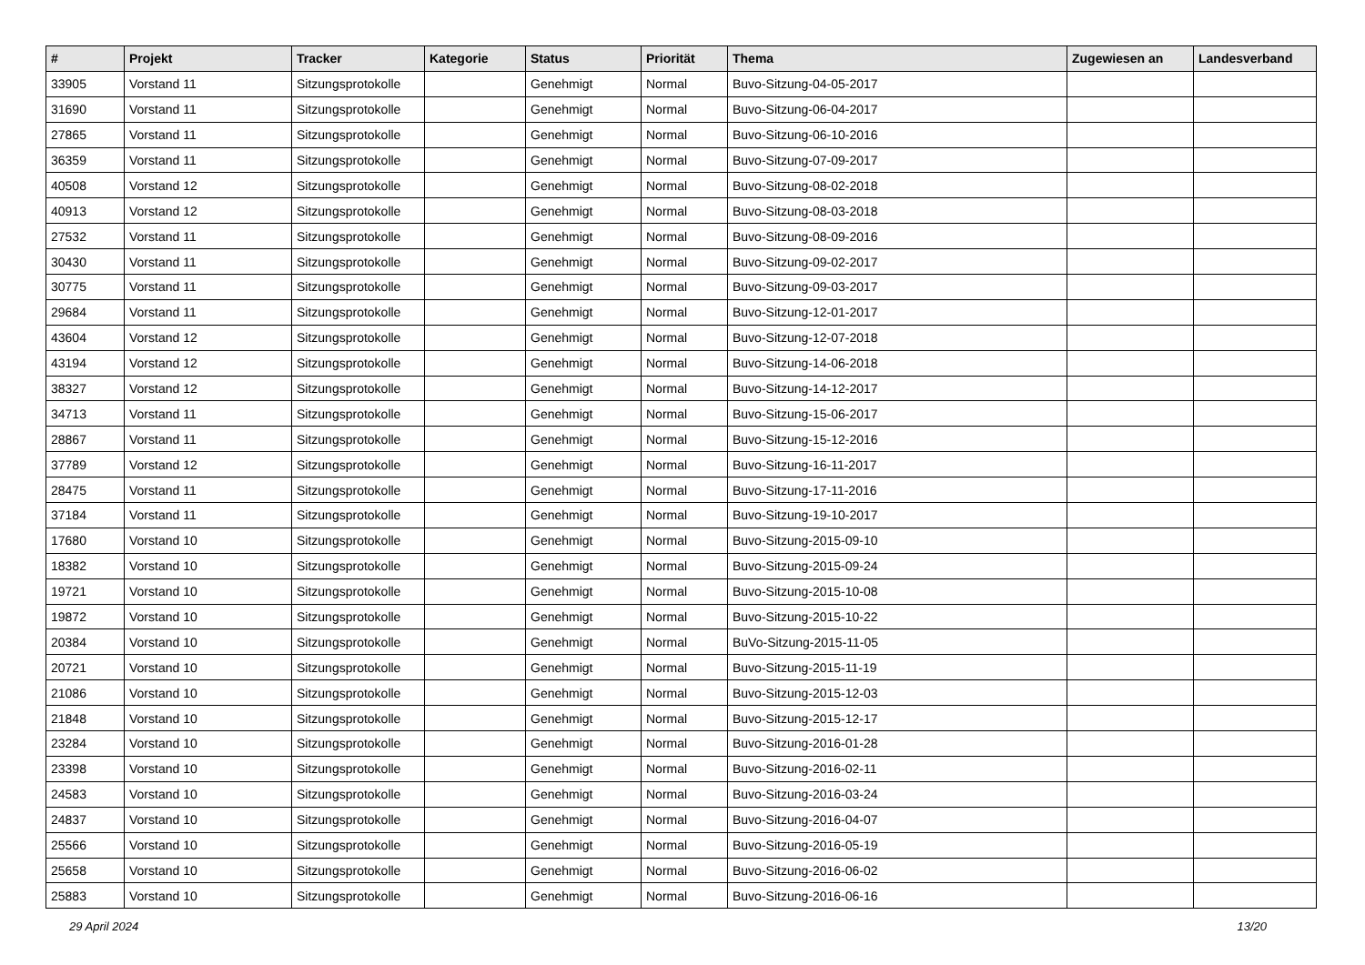| # | Projekt | Tracker | Kategorie | Status | Priorität | Thema | Zugewiesen an | Landesverband |
| --- | --- | --- | --- | --- | --- | --- | --- | --- |
| 33905 | Vorstand 11 | Sitzungsprotokolle | | Genehmigt | Normal | Buvo-Sitzung-04-05-2017 | | |
| 31690 | Vorstand 11 | Sitzungsprotokolle | | Genehmigt | Normal | Buvo-Sitzung-06-04-2017 | | |
| 27865 | Vorstand 11 | Sitzungsprotokolle | | Genehmigt | Normal | Buvo-Sitzung-06-10-2016 | | |
| 36359 | Vorstand 11 | Sitzungsprotokolle | | Genehmigt | Normal | Buvo-Sitzung-07-09-2017 | | |
| 40508 | Vorstand 12 | Sitzungsprotokolle | | Genehmigt | Normal | Buvo-Sitzung-08-02-2018 | | |
| 40913 | Vorstand 12 | Sitzungsprotokolle | | Genehmigt | Normal | Buvo-Sitzung-08-03-2018 | | |
| 27532 | Vorstand 11 | Sitzungsprotokolle | | Genehmigt | Normal | Buvo-Sitzung-08-09-2016 | | |
| 30430 | Vorstand 11 | Sitzungsprotokolle | | Genehmigt | Normal | Buvo-Sitzung-09-02-2017 | | |
| 30775 | Vorstand 11 | Sitzungsprotokolle | | Genehmigt | Normal | Buvo-Sitzung-09-03-2017 | | |
| 29684 | Vorstand 11 | Sitzungsprotokolle | | Genehmigt | Normal | Buvo-Sitzung-12-01-2017 | | |
| 43604 | Vorstand 12 | Sitzungsprotokolle | | Genehmigt | Normal | Buvo-Sitzung-12-07-2018 | | |
| 43194 | Vorstand 12 | Sitzungsprotokolle | | Genehmigt | Normal | Buvo-Sitzung-14-06-2018 | | |
| 38327 | Vorstand 12 | Sitzungsprotokolle | | Genehmigt | Normal | Buvo-Sitzung-14-12-2017 | | |
| 34713 | Vorstand 11 | Sitzungsprotokolle | | Genehmigt | Normal | Buvo-Sitzung-15-06-2017 | | |
| 28867 | Vorstand 11 | Sitzungsprotokolle | | Genehmigt | Normal | Buvo-Sitzung-15-12-2016 | | |
| 37789 | Vorstand 12 | Sitzungsprotokolle | | Genehmigt | Normal | Buvo-Sitzung-16-11-2017 | | |
| 28475 | Vorstand 11 | Sitzungsprotokolle | | Genehmigt | Normal | Buvo-Sitzung-17-11-2016 | | |
| 37184 | Vorstand 11 | Sitzungsprotokolle | | Genehmigt | Normal | Buvo-Sitzung-19-10-2017 | | |
| 17680 | Vorstand 10 | Sitzungsprotokolle | | Genehmigt | Normal | Buvo-Sitzung-2015-09-10 | | |
| 18382 | Vorstand 10 | Sitzungsprotokolle | | Genehmigt | Normal | Buvo-Sitzung-2015-09-24 | | |
| 19721 | Vorstand 10 | Sitzungsprotokolle | | Genehmigt | Normal | Buvo-Sitzung-2015-10-08 | | |
| 19872 | Vorstand 10 | Sitzungsprotokolle | | Genehmigt | Normal | Buvo-Sitzung-2015-10-22 | | |
| 20384 | Vorstand 10 | Sitzungsprotokolle | | Genehmigt | Normal | BuVo-Sitzung-2015-11-05 | | |
| 20721 | Vorstand 10 | Sitzungsprotokolle | | Genehmigt | Normal | Buvo-Sitzung-2015-11-19 | | |
| 21086 | Vorstand 10 | Sitzungsprotokolle | | Genehmigt | Normal | Buvo-Sitzung-2015-12-03 | | |
| 21848 | Vorstand 10 | Sitzungsprotokolle | | Genehmigt | Normal | Buvo-Sitzung-2015-12-17 | | |
| 23284 | Vorstand 10 | Sitzungsprotokolle | | Genehmigt | Normal | Buvo-Sitzung-2016-01-28 | | |
| 23398 | Vorstand 10 | Sitzungsprotokolle | | Genehmigt | Normal | Buvo-Sitzung-2016-02-11 | | |
| 24583 | Vorstand 10 | Sitzungsprotokolle | | Genehmigt | Normal | Buvo-Sitzung-2016-03-24 | | |
| 24837 | Vorstand 10 | Sitzungsprotokolle | | Genehmigt | Normal | Buvo-Sitzung-2016-04-07 | | |
| 25566 | Vorstand 10 | Sitzungsprotokolle | | Genehmigt | Normal | Buvo-Sitzung-2016-05-19 | | |
| 25658 | Vorstand 10 | Sitzungsprotokolle | | Genehmigt | Normal | Buvo-Sitzung-2016-06-02 | | |
| 25883 | Vorstand 10 | Sitzungsprotokolle | | Genehmigt | Normal | Buvo-Sitzung-2016-06-16 | | |
29 April 2024 13/20